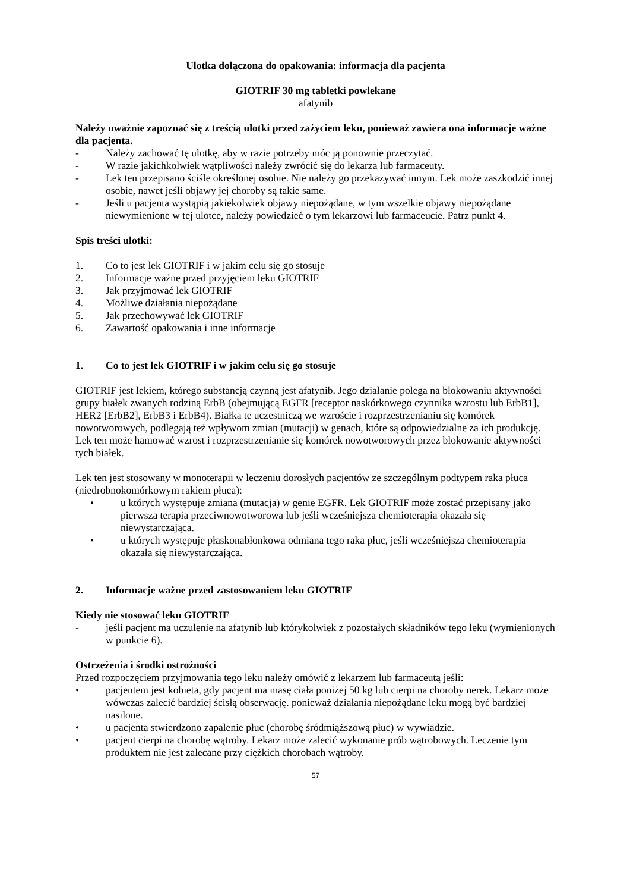Ulotka dołączona do opakowania: informacja dla pacjenta
GIOTRIF 30 mg tabletki powlekane
afatynib
Należy uważnie zapoznać się z treścią ulotki przed zażyciem leku, ponieważ zawiera ona informacje ważne dla pacjenta.
- Należy zachować tę ulotkę, aby w razie potrzeby móc ją ponownie przeczytać.
- W razie jakichkolwiek wątpliwości należy zwrócić się do lekarza lub farmaceuty.
- Lek ten przepisano ściśle określonej osobie. Nie należy go przekazywać innym. Lek może zaszkodzić innej osobie, nawet jeśli objawy jej choroby są takie same.
- Jeśli u pacjenta wystąpią jakiekolwiek objawy niepożądane, w tym wszelkie objawy niepożądane niewymienione w tej ulotce, należy powiedzieć o tym lekarzowi lub farmaceucie. Patrz punkt 4.
Spis treści ulotki:
1. Co to jest lek GIOTRIF i w jakim celu się go stosuje
2. Informacje ważne przed przyjęciem leku GIOTRIF
3. Jak przyjmować lek GIOTRIF
4. Możliwe działania niepożądane
5. Jak przechowywać lek GIOTRIF
6. Zawartość opakowania i inne informacje
1. Co to jest lek GIOTRIF i w jakim celu się go stosuje
GIOTRIF jest lekiem, którego substancją czynną jest afatynib. Jego działanie polega na blokowaniu aktywności grupy białek zwanych rodziną ErbB (obejmującą EGFR [receptor naskórkowego czynnika wzrostu lub ErbB1], HER2 [ErbB2], ErbB3 i ErbB4). Białka te uczestniczą we wzroście i rozprzestrzenianiu się komórek nowotworowych, podlegają też wpływom zmian (mutacji) w genach, które są odpowiedzialne za ich produkcję. Lek ten może hamować wzrost i rozprzestrzenianie się komórek nowotworowych przez blokowanie aktywności tych białek.
Lek ten jest stosowany w monoterapii w leczeniu dorosłych pacjentów ze szczególnym podtypem raka płuca (niedrobnokomórkowym rakiem płuca):
• u których występuje zmiana (mutacja) w genie EGFR. Lek GIOTRIF może zostać przepisany jako pierwsza terapia przeciwnowotworowa lub jeśli wcześniejsza chemioterapia okazała się niewystarczająca.
• u których występuje płaskonabłonkowa odmiana tego raka płuc, jeśli wcześniejsza chemioterapia okazała się niewystarczająca.
2. Informacje ważne przed zastosowaniem leku GIOTRIF
Kiedy nie stosować leku GIOTRIF
- jeśli pacjent ma uczulenie na afatynib lub którykolwiek z pozostałych składników tego leku (wymienionych w punkcie 6).
Ostrzeżenia i środki ostrożności
Przed rozpoczęciem przyjmowania tego leku należy omówić z lekarzem lub farmaceutą jeśli:
• pacjentem jest kobieta, gdy pacjent ma masę ciała poniżej 50 kg lub cierpi na choroby nerek. Lekarz może wówczas zalecić bardziej ścisłą obserwację. ponieważ działania niepożądane leku mogą być bardziej nasilone.
• u pacjenta stwierdzono zapalenie płuc (chorobę śródmiąższową płuc) w wywiadzie.
• pacjent cierpi na chorobę wątroby. Lekarz może zalecić wykonanie prób wątrobowych. Leczenie tym produktem nie jest zalecane przy ciężkich chorobach wątroby.
57